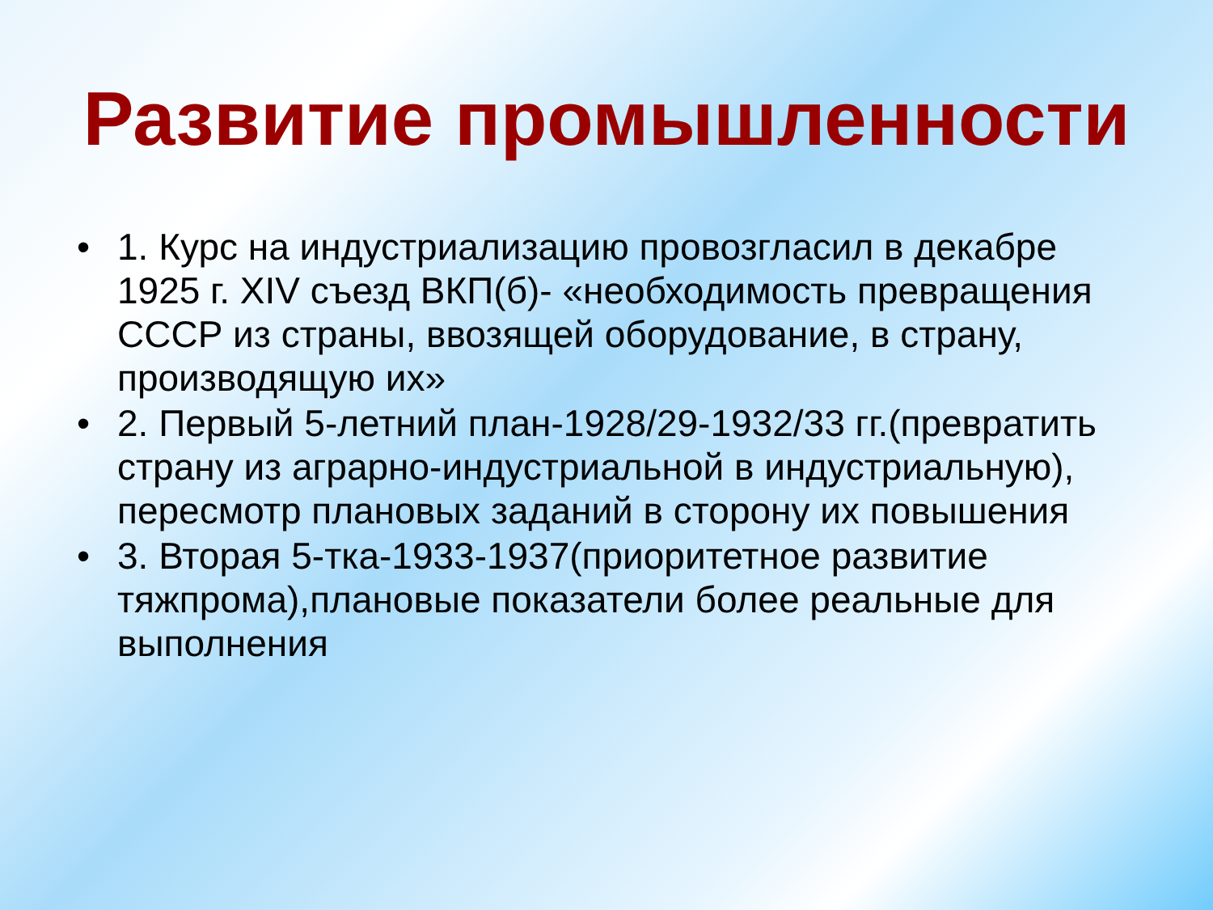Развитие промышленности
• 1. Курс на индустриализацию провозгласил в декабре 1925 г. XIV съезд ВКП(б)- «необходимость превращения СССР из страны, ввозящей оборудование, в страну, производящую их»
• 2. Первый 5-летний план-1928/29-1932/33 гг.(превратить страну из аграрно-индустриальной в индустриальную), пересмотр плановых заданий в сторону их повышения
• 3. Вторая 5-тка-1933-1937(приоритетное развитие тяжпрома),плановые показатели более реальные для выполнения